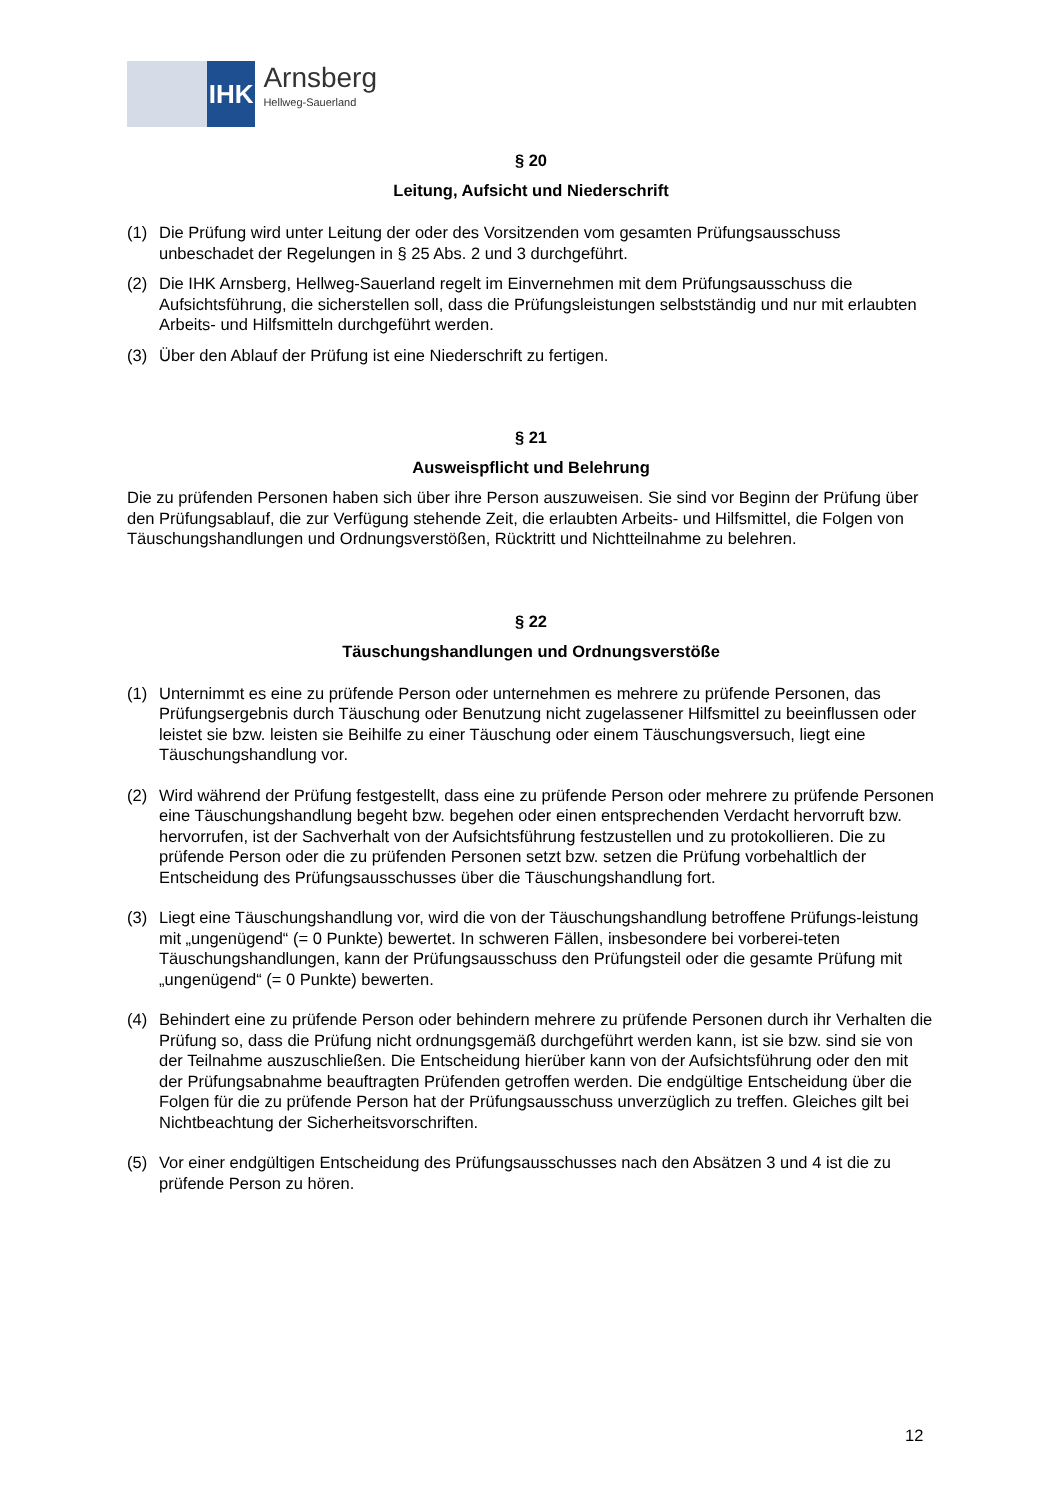IHK
Arnsberg
Hellweg-Sauerland
§ 20
Leitung, Aufsicht und Niederschrift
(1) Die Prüfung wird unter Leitung der oder des Vorsitzenden vom gesamten Prüfungsausschuss unbeschadet der Regelungen in § 25 Abs. 2 und 3 durchgeführt.
(2) Die IHK Arnsberg, Hellweg-Sauerland regelt im Einvernehmen mit dem Prüfungsausschuss die Aufsichtsführung, die sicherstellen soll, dass die Prüfungsleistungen selbstständig und nur mit erlaubten Arbeits- und Hilfsmitteln durchgeführt werden.
(3) Über den Ablauf der Prüfung ist eine Niederschrift zu fertigen.
§ 21
Ausweispflicht und Belehrung
Die zu prüfenden Personen haben sich über ihre Person auszuweisen. Sie sind vor Beginn der Prüfung über den Prüfungsablauf, die zur Verfügung stehende Zeit, die erlaubten Arbeits- und Hilfsmittel, die Folgen von Täuschungshandlungen und Ordnungsverstößen, Rücktritt und Nichtteilnahme zu belehren.
§ 22
Täuschungshandlungen und Ordnungsverstöße
(1) Unternimmt es eine zu prüfende Person oder unternehmen es mehrere zu prüfende Personen, das Prüfungsergebnis durch Täuschung oder Benutzung nicht zugelassener Hilfsmittel zu beeinflussen oder leistet sie bzw. leisten sie Beihilfe zu einer Täuschung oder einem Täuschungsversuch, liegt eine Täuschungshandlung vor.
(2) Wird während der Prüfung festgestellt, dass eine zu prüfende Person oder mehrere zu prüfende Personen eine Täuschungshandlung begeht bzw. begehen oder einen entsprechenden Verdacht hervorruft bzw. hervorrufen, ist der Sachverhalt von der Aufsichtsführung festzustellen und zu protokollieren. Die zu prüfende Person oder die zu prüfenden Personen setzt bzw. setzen die Prüfung vorbehaltlich der Entscheidung des Prüfungsausschusses über die Täuschungshandlung fort.
(3) Liegt eine Täuschungshandlung vor, wird die von der Täuschungshandlung betroffene Prüfungs-leistung mit „ungenügend“ (= 0 Punkte) bewertet. In schweren Fällen, insbesondere bei vorberei-teten Täuschungshandlungen, kann der Prüfungsausschuss den Prüfungsteil oder die gesamte Prüfung mit „ungenügend“ (= 0 Punkte) bewerten.
(4) Behindert eine zu prüfende Person oder behindern mehrere zu prüfende Personen durch ihr Verhalten die Prüfung so, dass die Prüfung nicht ordnungsgemäß durchgeführt werden kann, ist sie bzw. sind sie von der Teilnahme auszuschließen. Die Entscheidung hierüber kann von der Aufsichtsführung oder den mit der Prüfungsabnahme beauftragten Prüfenden getroffen werden. Die endgültige Entscheidung über die Folgen für die zu prüfende Person hat der Prüfungsausschuss unverzüglich zu treffen. Gleiches gilt bei Nichtbeachtung der Sicherheitsvorschriften.
(5) Vor einer endgültigen Entscheidung des Prüfungsausschusses nach den Absätzen 3 und 4 ist die zu prüfende Person zu hören.
12